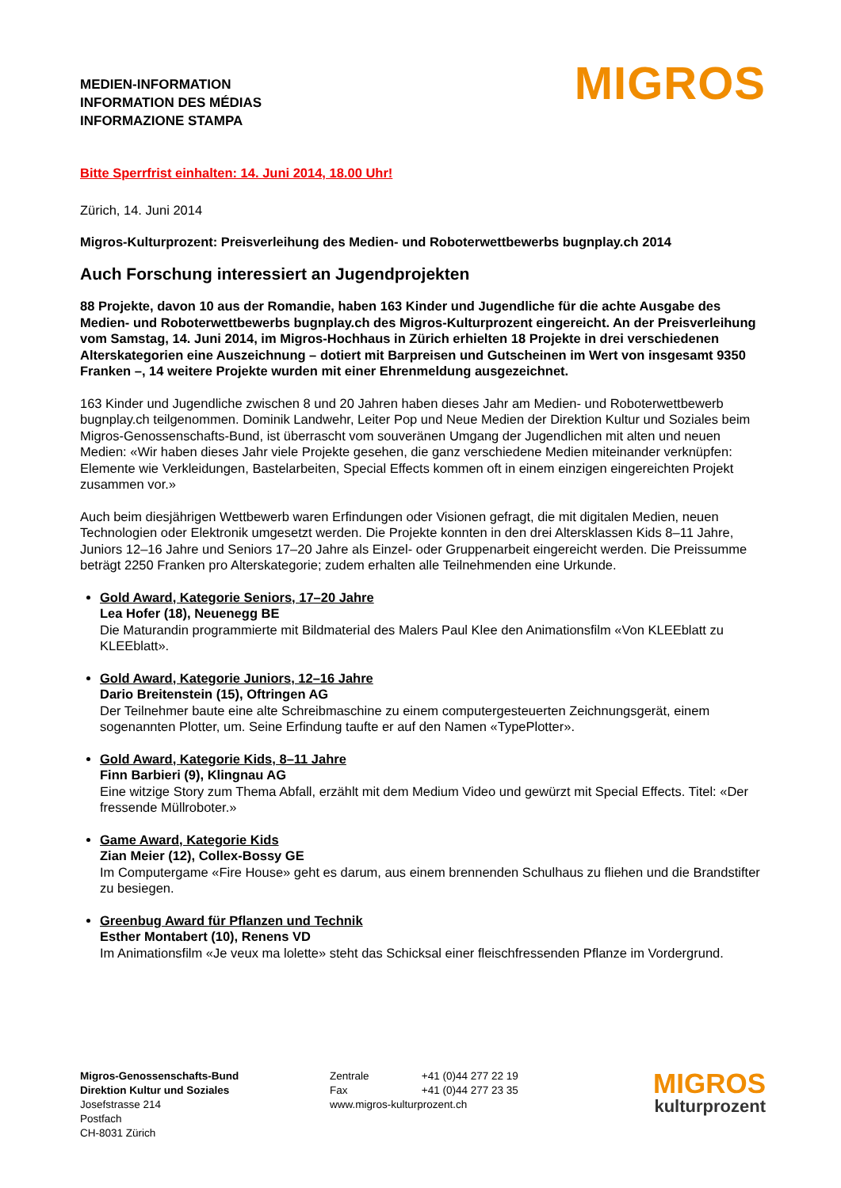MEDIEN-INFORMATION
INFORMATION DES MÉDIAS
INFORMAZIONE STAMPA
MIGROS
Bitte Sperrfrist einhalten: 14. Juni 2014, 18.00 Uhr!
Zürich, 14. Juni 2014
Migros-Kulturprozent: Preisverleihung des Medien- und Roboterwettbewerbs bugnplay.ch 2014
Auch Forschung interessiert an Jugendprojekten
88 Projekte, davon 10 aus der Romandie, haben 163 Kinder und Jugendliche für die achte Ausgabe des Medien- und Roboterwettbewerbs bugnplay.ch des Migros-Kulturprozent eingereicht. An der Preisverleihung vom Samstag, 14. Juni 2014, im Migros-Hochhaus in Zürich erhielten 18 Projekte in drei verschiedenen Alterskategorien eine Auszeichnung – dotiert mit Barpreisen und Gutscheinen im Wert von insgesamt 9350 Franken –, 14 weitere Projekte wurden mit einer Ehrenmeldung ausgezeichnet.
163 Kinder und Jugendliche zwischen 8 und 20 Jahren haben dieses Jahr am Medien- und Roboterwettbewerb bugnplay.ch teilgenommen. Dominik Landwehr, Leiter Pop und Neue Medien der Direktion Kultur und Soziales beim Migros-Genossenschafts-Bund, ist überrascht vom souveränen Umgang der Jugendlichen mit alten und neuen Medien: «Wir haben dieses Jahr viele Projekte gesehen, die ganz verschiedene Medien miteinander verknüpfen: Elemente wie Verkleidungen, Bastelarbeiten, Special Effects kommen oft in einem einzigen eingereichten Projekt zusammen vor.»
Auch beim diesjährigen Wettbewerb waren Erfindungen oder Visionen gefragt, die mit digitalen Medien, neuen Technologien oder Elektronik umgesetzt werden. Die Projekte konnten in den drei Altersklassen Kids 8–11 Jahre, Juniors 12–16 Jahre und Seniors 17–20 Jahre als Einzel- oder Gruppenarbeit eingereicht werden. Die Preissumme beträgt 2250 Franken pro Alterskategorie; zudem erhalten alle Teilnehmenden eine Urkunde.
Gold Award, Kategorie Seniors, 17–20 Jahre
Lea Hofer (18), Neuenegg BE
Die Maturandin programmierte mit Bildmaterial des Malers Paul Klee den Animationsfilm «Von KLEEblatt zu KLEEblatt».
Gold Award, Kategorie Juniors, 12–16 Jahre
Dario Breitenstein (15), Oftringen AG
Der Teilnehmer baute eine alte Schreibmaschine zu einem computergesteuerten Zeichnungsgerät, einem sogenannten Plotter, um. Seine Erfindung taufte er auf den Namen «TypePlotter».
Gold Award, Kategorie Kids, 8–11 Jahre
Finn Barbieri (9), Klingnau AG
Eine witzige Story zum Thema Abfall, erzählt mit dem Medium Video und gewürzt mit Special Effects. Titel: «Der fressende Müllroboter.»
Game Award, Kategorie Kids
Zian Meier (12), Collex-Bossy GE
Im Computergame «Fire House» geht es darum, aus einem brennenden Schulhaus zu fliehen und die Brandstifter zu besiegen.
Greenbug Award für Pflanzen und Technik
Esther Montabert (10), Renens VD
Im Animationsfilm «Je veux ma lolette» steht das Schicksal einer fleischfressenden Pflanze im Vordergrund.
Migros-Genossenschafts-Bund
Direktion Kultur und Soziales
Josefstrasse 214
Postfach
CH-8031 Zürich
Zentrale +41 (0)44 277 22 19
Fax +41 (0)44 277 23 35
www.migros-kulturprozent.ch
MIGROS
kulturprozent